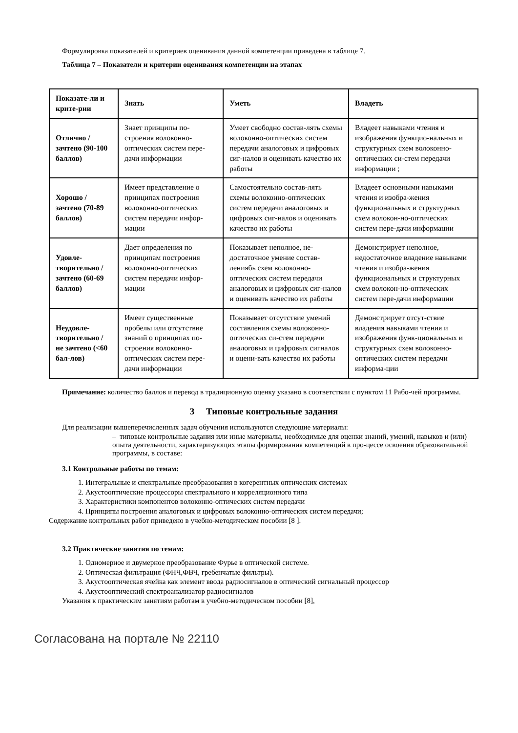Формулировка показателей и критериев оценивания данной компетенции приведена в таблице 7.
Таблица 7 – Показатели и критерии оценивания компетенции на этапах
| Показате-ли и крите-рии | Знать | Уметь | Владеть |
| --- | --- | --- | --- |
| Отлично / зачтено (90-100 баллов) | Знает принципы по-строения волоконно-оптических систем пере-дачи информации | Умеет свободно состав-лять схемы волоконно-оптических систем передачи аналоговых и цифровых сиг-налов и оценивать качество их работы | Владеет навыками чтения и изображения функцио-нальных и структурных схем волоконно-оптических си-стем передачи информации ; |
| Хорошо / зачтено (70-89 баллов) | Имеет представление о принципах построения волоконно-оптических систем передачи инфор-мации | Самостоятельно состав-лять схемы волоконно-оптических систем передачи аналоговых и цифровых сиг-налов и оценивать качество их работы | Владеет основными навыками чтения и изобра-жения функциональных и структурных схем волокон-но-оптических систем пере-дачи информации |
| Удовле-творительно / зачтено (60-69 баллов) | Дает определения по принципам построения волоконно-оптических систем передачи инфор-мации | Показывает неполное, не-достаточное умение состав-лениябь схем волоконно-оптических систем передачи аналоговых и цифровых сиг-налов и оценивать качество их работы | Демонстрирует неполное, недостаточное владение навыками чтения и изобра-жения функциональных и структурных схем волокон-но-оптических систем пере-дачи информации |
| Неудовле-творительно / не зачтено (<60 бал-лов) | Имеет существенные пробелы или отсутствие знаний о принципах по-строения волоконно-оптических систем пере-дачи информации | Показывает отсутствие умений составления схемы волоконно-оптических си-стем передачи аналоговых и цифровых сигналов и оцени-вать качество их работы | Демонстрирует отсут-ствие владения навыками чтения и изображения функ-циональных и структурных схем волоконно-оптических систем передачи информа-ции |
Примечание: количество баллов и перевод в традиционную оценку указано в соответствии с пунктом 11 Рабо-чей программы.
3 Типовые контрольные задания
Для реализации вышеперечисленных задач обучения используются следующие материалы:
– типовые контрольные задания или иные материалы, необходимые для оценки знаний, умений, навыков и (или) опыта деятельности, характеризующих этапы формирования компетенций в про-цессе освоения образовательной программы, в составе:
3.1 Контрольные работы по темам:
1. Интегральные и спектральные преобразования в когерентных оптических системах
2. Акустооптические процессоры спектрального и корреляционного типа
3. Характеристики компонентов волоконно-оптических систем передачи
4. Принципы построения аналоговых и цифровых волоконно-оптических систем передачи;
Содержание контрольных работ приведено в учебно-методическом пособии [8 ].
3.2 Практические занятия по темам:
1. Одномерное и двумерное преобразование Фурье в оптической системе.
2. Оптическая фильтрация (ФНЧ,ФВЧ, гребенчатые фильтры).
3. Акустооптическая ячейка как элемент ввода радиосигналов в оптический сигнальный процессор
4. Акустооптический спектроанализатор радиосигналов
Указания к практическим занятиям работам в учебно-методическом пособии [8],
Согласована на портале № 22110